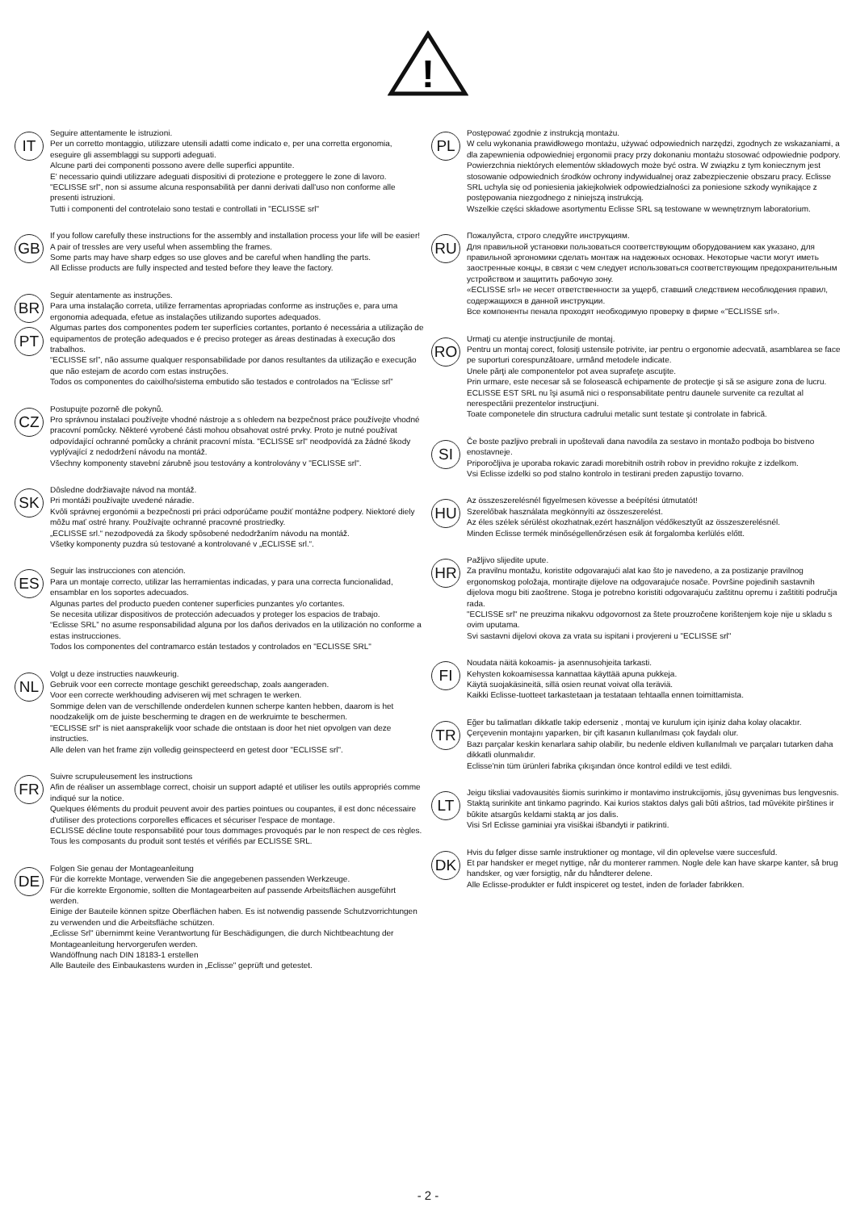!
IT
Seguire attentamente le istruzioni.
Per un corretto montaggio, utilizzare utensili adatti come indicato e, per una corretta ergonomia, eseguire gli assemblaggi su supporti adeguati.
Alcune parti dei componenti possono avere delle superfici appuntite.
E' necessario quindi utilizzare adeguati dispositivi di protezione e proteggere le zone di lavoro.
"ECLISSE srl", non si assume alcuna responsabilità per danni derivati dall'uso non conforme alle presenti istruzioni.
Tutti i componenti del controtelaio sono testati e controllati in "ECLISSE srl"
GB
If you follow carefully these instructions for the assembly and installation process your life will be easier!
A pair of tressles are very useful when assembling the frames.
Some parts may have sharp edges so use gloves and be careful when handling the parts.
All Eclisse products are fully inspected and tested before they leave the factory.
BR
PT
Seguir atentamente as instruções.
Para uma instalação correta, utilize ferramentas apropriadas conforme as instruções e, para uma ergonomia adequada, efetue as instalações utilizando suportes adequados.
Algumas partes dos componentes podem ter superfícies cortantes, portanto é necessária a utilização de equipamentos de proteção adequados e é preciso proteger as áreas destinadas à execução dos trabalhos.
“ECLISSE srl”, não assume qualquer responsabilidade por danos resultantes da utilização e execução que não estejam de acordo com estas instruções.
Todos os componentes do caixilho/sistema embutido são testados e controlados na “Eclisse srl”
CZ
Postupujte pozorně dle pokynů.
Pro správnou instalaci používejte vhodné nástroje a s ohledem na bezpečnost práce používejte vhodné pracovní pomůcky. Některé vyrobené části mohou obsahovat ostré prvky. Proto je nutné používat odpovídající ochranné pomůcky a chránit pracovní místa. "ECLISSE srl" neodpovídá za žádné škody vyplývající z nedodržení návodu na montáž.
Všechny komponenty stavební zárubně jsou testovány a kontrolovány v "ECLISSE srl".
SK
Dôsledne dodržiavajte návod na montáž.
Pri montáži používajte uvedené náradie.
Kvôli správnej ergonómii a bezpečnosti pri práci odporúčame použiť montážne podpery. Niektoré diely môžu mať ostré hrany. Používajte ochranné pracovné prostriedky.
„ECLISSE srl.“ nezodpovedá za škody spôsobené nedodržaním návodu na montáž.
Všetky komponenty puzdra sú testované a kontrolované v „ECLISSE srl.“.
ES
Seguir las instrucciones con atención.
Para un montaje correcto, utilizar las herramientas indicadas, y para una correcta funcionalidad, ensamblar en los soportes adecuados.
Algunas partes del producto pueden contener superficies punzantes y/o cortantes.
Se necesita utilizar dispositivos de protección adecuados y proteger los espacios de trabajo.
“Eclisse SRL” no asume responsabilidad alguna por los daños derivados en la utilización no conforme a estas instrucciones.
Todos los componentes del contramarco están testados y controlados en "ECLISSE SRL"
NL
Volgt u deze instructies nauwkeurig.
Gebruik voor een correcte montage geschikt gereedschap, zoals aangeraden.
Voor een correcte werkhouding adviseren wij met schragen te werken.
Sommige delen van de verschillende onderdelen kunnen scherpe kanten hebben, daarom is het noodzakelijk om de juiste bescherming te dragen en de werkruimte te beschermen.
"ECLISSE srl" is niet aansprakelijk voor schade die ontstaan is door het niet opvolgen van deze instructies.
Alle delen van het frame zijn volledig geinspecteerd en getest door "ECLISSE srl".
FR
Suivre scrupuleusement les instructions
Afin de réaliser un assemblage correct, choisir un support adapté et utiliser les outils appropriés comme indiqué sur la notice.
Quelques éléments du produit peuvent avoir des parties pointues ou coupantes, il est donc nécessaire d'utiliser des protections corporelles efficaces et sécuriser l'espace de montage.
ECLISSE décline toute responsabilité pour tous dommages provoqués par le non respect de ces règles.
Tous les composants du produit sont testés et vérifiés par ECLISSE SRL.
DE
Folgen Sie genau der Montageanleitung
Für die korrekte Montage, verwenden Sie die angegebenen passenden Werkzeuge.
Für die korrekte Ergonomie, sollten die Montagearbeiten auf passende Arbeitsflächen ausgeführt werden.
Einige der Bauteile können spitze Oberflächen haben. Es ist notwendig passende Schutzvorrichtungen zu verwenden und die Arbeitsfläche schützen.
„Eclisse Srl" übernimmt keine Verantwortung für Beschädigungen, die durch Nichtbeachtung der Montageanleitung hervorgerufen werden.
Wandöffnung nach DIN 18183-1 erstellen
Alle Bauteile des Einbaukastens wurden in „Eclisse" geprüft und getestet.
PL
Postępować zgodnie z instrukcją montażu.
W celu wykonania prawidłowego montażu, używać odpowiednich narzędzi, zgodnych ze wskazaniami, a dla zapewnienia odpowiedniej ergonomii pracy przy dokonaniu montażu stosować odpowiednie podpory. Powierzchnia niektórych elementów składowych może być ostra. W związku z tym koniecznym jest stosowanie odpowiednich środków ochrony indywidualnej oraz zabezpieczenie obszaru pracy. Eclisse SRL uchyla się od poniesienia jakiejkolwiek odpowiedzialności za poniesione szkody wynikające z postępowania niezgodnego z niniejszą instrukcją.
Wszelkie części składowe asortymentu Eclisse SRL są testowane w wewnętrznym laboratorium.
RU
Пожалуйста, строго следуйте инструкциям.
Для правильной установки пользоваться соответствующим оборудованием как указано, для правильной эргономики сделать монтаж на надежных основах. Некоторые части могут иметь заостренные концы, в связи с чем следует использоваться соответствующим предохранительным устройством и защитить рабочую зону.
«ECLISSE srl» не несет ответственности за ущерб, ставший следствием несоблюдения правил, содержащихся в данной инструкции.
Все компоненты пенала проходят необходимую проверку в фирме «"ECLISSE srl».
RO
Urmaţi cu atenţie instrucţiunile de montaj.
Pentru un montaj corect, folosiţi ustensile potrivite, iar pentru o ergonomie adecvată, asamblarea se face pe suporturi corespunzătoare, urmând metodele indicate.
Unele părţi ale componentelor pot avea suprafeţe ascuţite.
Prin urmare, este necesar să se folosească echipamente de protecţie şi să se asigure zona de lucru.
ECLISSE EST SRL nu îşi asumă nici o responsabilitate pentru daunele survenite ca rezultat al nerespectării prezentelor instrucţiuni.
Toate componetele din structura cadrului metalic sunt testate şi controlate in fabrică.
SI
Če boste pazljivo prebrali in upoštevali dana navodila za sestavo in montažo podboja bo bistveno enostavneje.
Priporočljiva je uporaba rokavic zaradi morebitnih ostrih robov in previdno rokujte z izdelkom.
Vsi Eclisse izdelki so pod stalno kontrolo in testirani preden zapustijo tovarno.
HU
Az összeszerelésnél figyelmesen kövesse a beépítési útmutatót!
Szerelőbak használata megkönnyíti az összeszerelést.
Az éles szélek sérülést okozhatnak,ezért használjon védőkesztyűt az összeszerelésnél.
Minden Eclisse termék minőségellenőrzésen esik át forgalomba kerlülés előtt.
HR
Pažljivo slijedite upute.
Za pravilnu montažu, koristite odgovarajući alat kao što je navedeno, a za postizanje pravilnog ergonomskog položaja, montirajte dijelove na odgovarajuće nosače. Površine pojedinih sastavnih dijelova mogu biti zaoštrene. Stoga je potrebno koristiti odgovarajuću zaštitnu opremu i zaštititi područja rada.
"ECLISSE srl" ne preuzima nikakvu odgovornost za štete prouzročene korištenjem koje nije u skladu s ovim uputama.
Svi sastavni dijelovi okova za vrata su ispitani i provjereni u "ECLISSE srl"
FI
Noudata näitä kokoamis- ja asennusohjeita tarkasti.
Kehysten kokoamisessa kannattaa käyttää apuna pukkeja.
Käytä suojakäsineitä, sillä osien reunat voivat olla teräviä.
Kaikki Eclisse-tuotteet tarkastetaan ja testataan tehtaalla ennen toimittamista.
TR
Eğer bu talimatları dikkatle takip ederseniz , montaj ve kurulum için işiniz daha kolay olacaktır.
Çerçevenin montajını yaparken, bir çift kasanın kullanılması çok faydalı olur.
Bazı parçalar keskin kenarlara sahip olabilir, bu nedenle eldiven kullanılmalı ve parçaları tutarken daha dikkatli olunmalıdır.
Eclisse'nin tüm ürünleri fabrika çıkışından önce kontrol edildi ve test edildi.
LT
Jeigu tiksliai vadovausitės šiomis surinkimo ir montavimo instrukcijomis, jūsų gyvenimas bus lengvesnis. Staktą surinkite ant tinkamo pagrindo. Kai kurios staktos dalys gali būti aštrios, tad mūvėkite pirštines ir būkite atsargūs keldami staktą ar jos dalis.
Visi Srl Eclisse gaminiai yra visiškai išbandyti ir patikrinti.
DK
Hvis du følger disse samle instruktioner og montage, vil din oplevelse være succesfuld.
Et par handsker er meget nyttige, når du monterer rammen. Nogle dele kan have skarpe kanter, så brug handsker, og vær forsigtig, når du håndterer delene.
Alle Eclisse-produkter er fuldt inspiceret og testet, inden de forlader fabrikken.
- 2 -